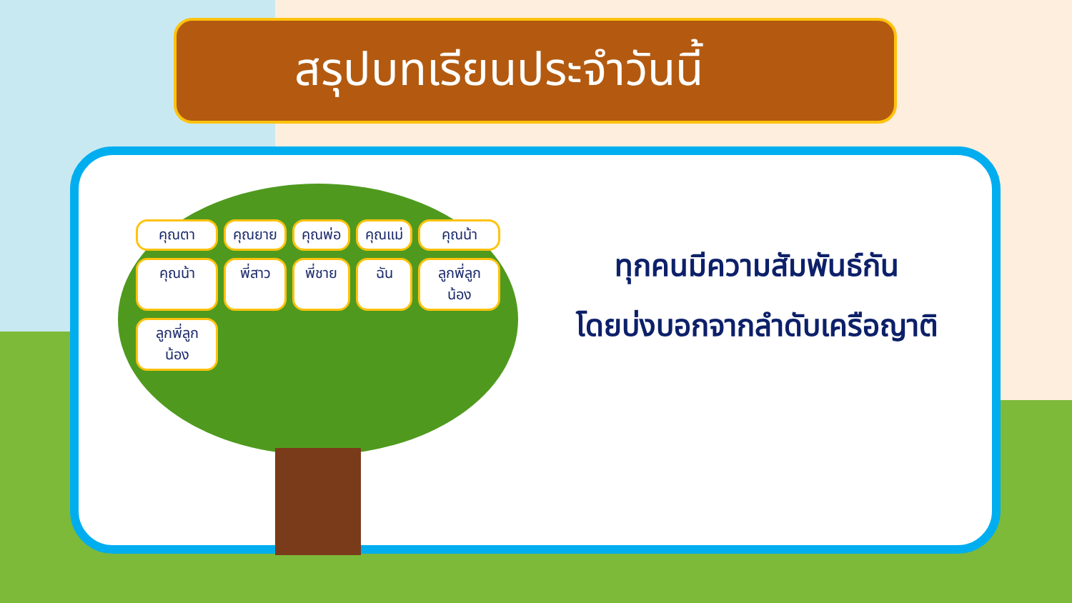สรุปบทเรียนประจำวันนี้
คุณตา คุณยาย คุณพ่อ คุณแม่ คุณน้า คุณน้า พี่สาว พี่ชาย ฉัน ลูกพี่ลูกน้อง ลูกพี่ลูกน้อง
ทุกคนมีความสัมพันธ์กัน
โดยบ่งบอกจากลำดับเครือญาติ